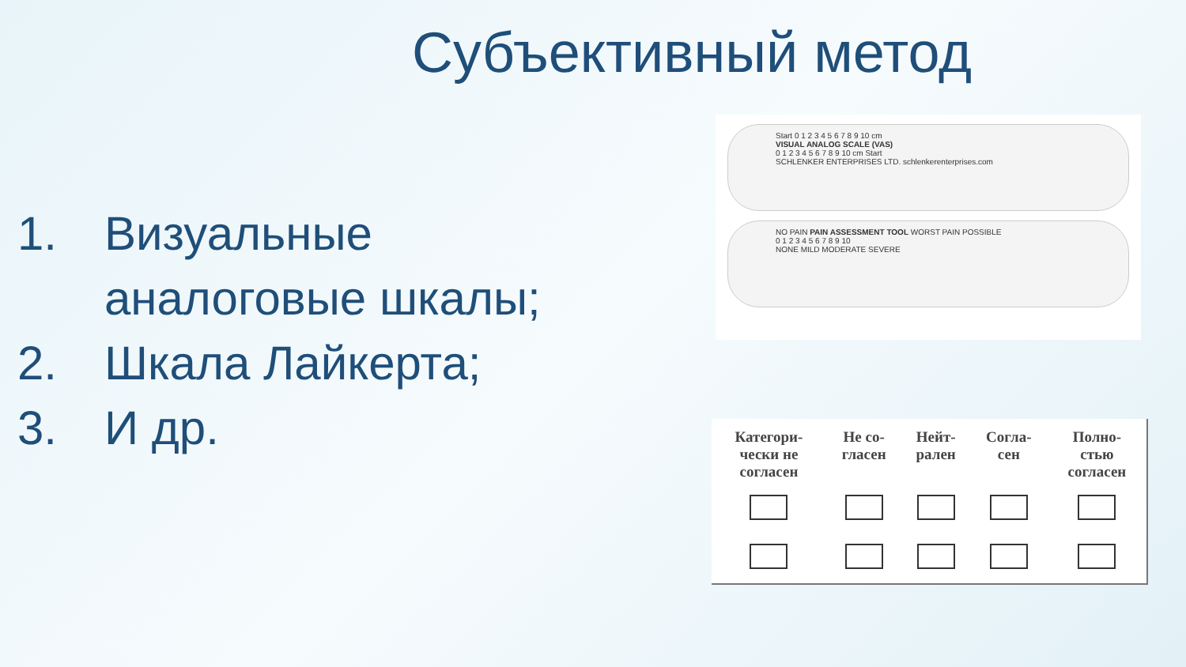Субъективный метод
1. Визуальные
аналоговые шкалы;
2. Шкала Лайкерта;
3. И др.
Start 0 1 2 3 4 5 6 7 8 9 10 cm
VISUAL ANALOG SCALE (VAS)
0 1 2 3 4 5 6 7 8 9 10 cm Start
SCHLENKER ENTERPRISES LTD. schlenkerenterprises.com
NO PAIN PAIN ASSESSMENT TOOL WORST PAIN POSSIBLE
0 1 2 3 4 5 6 7 8 9 10
NONE MILD MODERATE SEVERE
| Категори- чески не согласен | Не со- гласен | Нейт- рален | Согла- сен | Полно- стью согласен |
| --- | --- | --- | --- | --- |